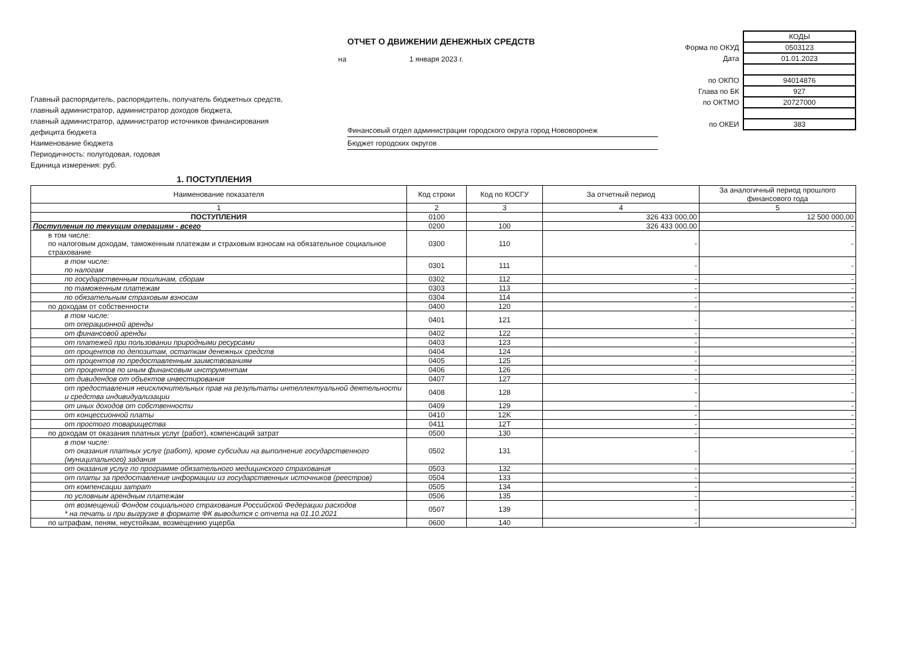ОТЧЕТ О ДВИЖЕНИИ ДЕНЕЖНЫХ СРЕДСТВ
на 1 января 2023 г.
| | КОДЫ |
| Форма по ОКУД | 0503123 |
| Дата | 01.01.2023 |
| по ОКПО | 94014876 |
| Глава по БК | 927 |
| по ОКТМО | 20727000 |
| по ОКЕИ | 383 |
Главный распорядитель, распорядитель, получатель бюджетных средств,
главный администратор, администратор доходов бюджета,
главный администратор, администратор источников финансирования
дефицита бюджета
Наименование бюджета
Периодичность: полугодовая, годовая
Единица измерения: руб.
Финансовый отдел администрации городского округа город Нововоронеж
Бюджет городских округов
1. ПОСТУПЛЕНИЯ
| Наименование показателя | Код строки | Код по КОСГУ | За отчетный период | За аналогичный период прошлого финансового года |
| --- | --- | --- | --- | --- |
| 1 | 2 | 3 | 4 | 5 |
| ПОСТУПЛЕНИЯ | 0100 | | 326 433 000,00 | 12 500 000,00 |
| Поступления по текущим операциям - всего | 0200 | 100 | 326 433 000,00 | - |
| в том числе: по налоговым доходам, таможенным платежам и страховым взносам на обязательное социальное страхование | 0300 | 110 | - | - |
| в том числе: по налогам | 0301 | 111 | - | - |
| по государственным пошлинам, сборам | 0302 | 112 | - | - |
| по таможенным платежам | 0303 | 113 | - | - |
| по обязательным страховым взносам | 0304 | 114 | - | - |
| по доходам от собственности | 0400 | 120 | - | - |
| в том числе: от операционной аренды | 0401 | 121 | - | - |
| от финансовой аренды | 0402 | 122 | - | - |
| от платежей при пользовании природными ресурсами | 0403 | 123 | - | - |
| от процентов по депозитам, остаткам денежных средств | 0404 | 124 | - | - |
| от процентов по предоставленным заимствованиям | 0405 | 125 | - | - |
| от процентов по иным финансовым инструментам | 0406 | 126 | - | - |
| от дивидендов от объектов инвестирования | 0407 | 127 | - | - |
| от предоставления неисключительных прав на результаты интеллектуальной деятельности и средства индивидуализации | 0408 | 128 | - | - |
| от иных доходов от собственности | 0409 | 129 | - | - |
| от концессионной платы | 0410 | 12K | - | - |
| от простого товарищества | 0411 | 12T | - | - |
| по доходам от оказания платных услуг (работ), компенсаций затрат | 0500 | 130 | - | - |
| в том числе: от оказания платных услуг (работ), кроме субсидии на выполнение государственного (муниципального) задания | 0502 | 131 | - | - |
| от оказания услуг по программе обязательного медицинского страхования | 0503 | 132 | - | - |
| от платы за предоставление информации из государственных источников (реестров) | 0504 | 133 | - | - |
| от компенсации затрат | 0505 | 134 | - | - |
| по условным арендным платежам | 0506 | 135 | - | - |
| от возмещений Фондом социального страхования Российской Федерации расходов * на печать и при выгрузке в формате ФК выводится с отчета на 01.10.2021 | 0507 | 139 | - | - |
| по штрафам, пеням, неустойкам, возмещению ущерба | 0600 | 140 | - | - |